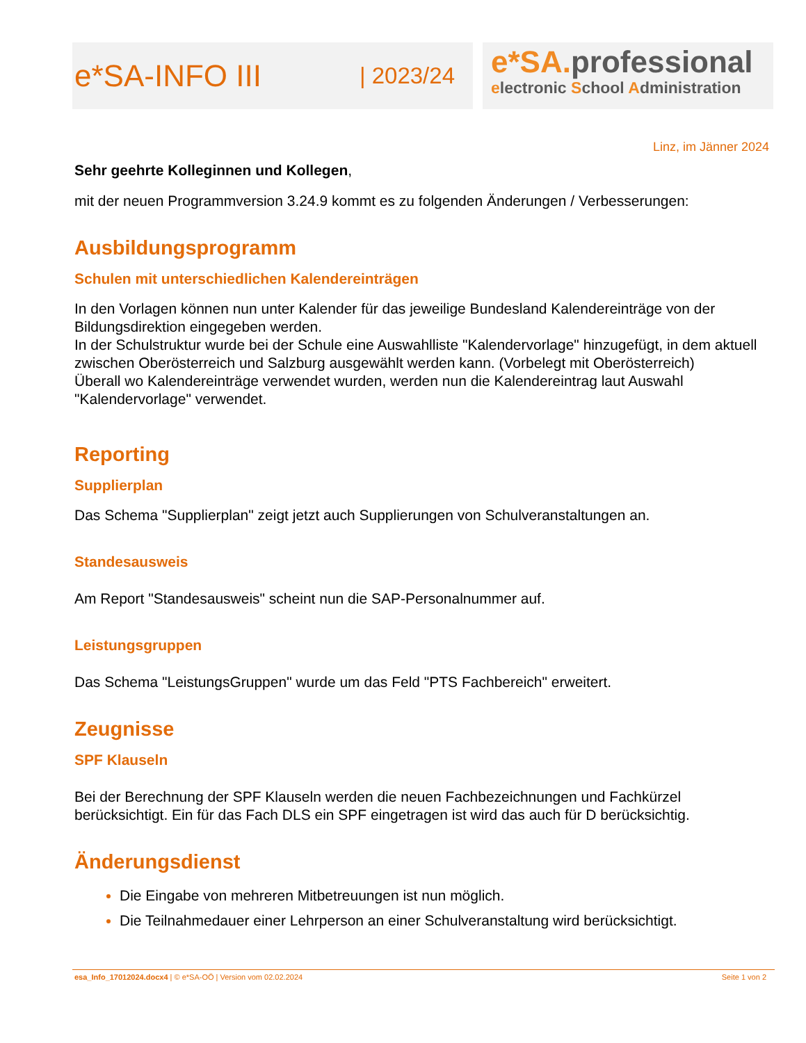e*SA-INFO III | 2023/24
e*SA. professional
electronic School Administration
Linz, im Jänner 2024
Sehr geehrte Kolleginnen und Kollegen,
mit der neuen Programmversion 3.24.9 kommt es zu folgenden Änderungen / Verbesserungen:
Ausbildungsprogramm
Schulen mit unterschiedlichen Kalendereinträgen
In den Vorlagen können nun unter Kalender für das jeweilige Bundesland Kalendereinträge von der Bildungsdirektion eingegeben werden.
In der Schulstruktur wurde bei der Schule eine Auswahlliste "Kalendervorlage" hinzugefügt, in dem aktuell zwischen Oberösterreich und Salzburg ausgewählt werden kann. (Vorbelegt mit Oberösterreich)
Überall wo Kalendereinträge verwendet wurden, werden nun die Kalendereintrag laut Auswahl "Kalendervorlage" verwendet.
Reporting
Supplierplan
Das Schema "Supplierplan" zeigt jetzt auch Supplierungen von Schulveranstaltungen an.
Standesausweis
Am Report "Standesausweis" scheint nun die SAP-Personalnummer auf.
Leistungsgruppen
Das Schema "LeistungsGruppen" wurde um das Feld "PTS Fachbereich" erweitert.
Zeugnisse
SPF Klauseln
Bei der Berechnung der SPF Klauseln werden die neuen Fachbezeichnungen und Fachkürzel berücksichtigt. Ein für das Fach DLS ein SPF eingetragen ist wird das auch für D berücksichtig.
Änderungsdienst
Die Eingabe von mehreren Mitbetreuungen ist nun möglich.
Die Teilnahmedauer einer Lehrperson an einer Schulveranstaltung wird berücksichtigt.
esa_Info_17012024.docx4 | © e*SA-OÖ | Version vom 02.02.2024 Seite 1 von 2